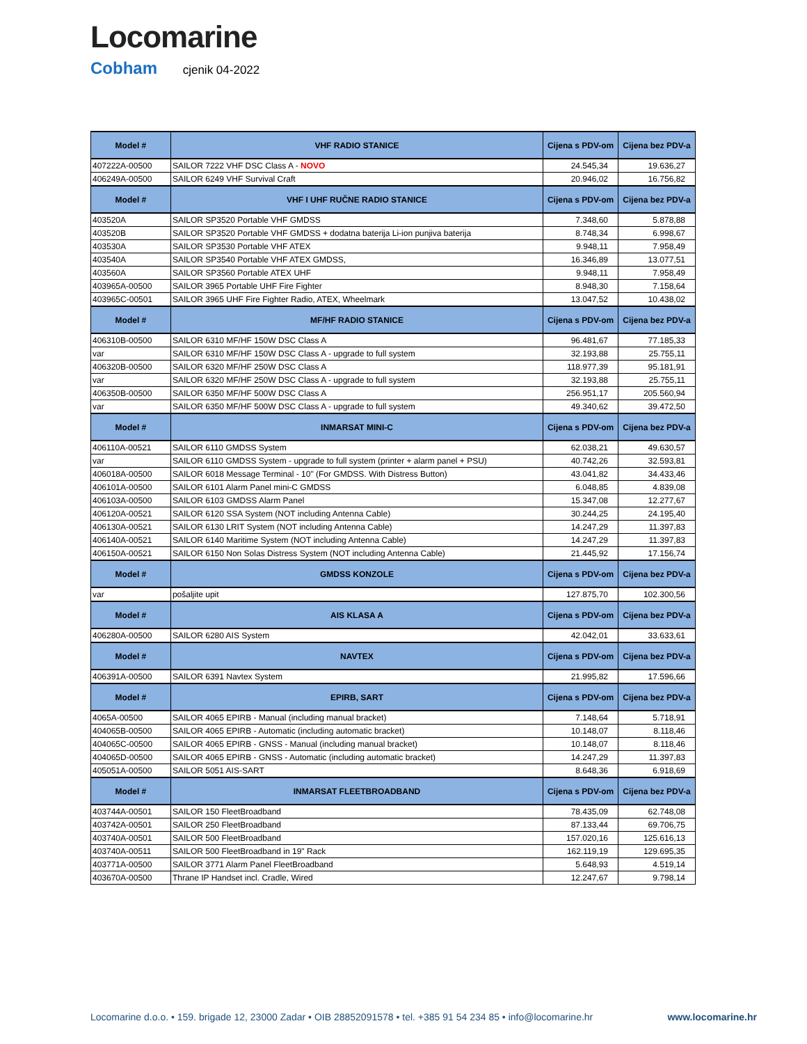Locomarine
Cobham cjenik 04-2022
| Model # | VHF RADIO STANICE | Cijena s PDV-om | Cijena bez PDV-a |
| --- | --- | --- | --- |
| 407222A-00500 | SAILOR 7222 VHF DSC Class A - NOVO | 24.545,34 | 19.636,27 |
| 406249A-00500 | SAILOR 6249 VHF Survival Craft | 20.946,02 | 16.756,82 |
| Model # | VHF I UHF RUČNE RADIO STANICE | Cijena s PDV-om | Cijena bez PDV-a |
| 403520A | SAILOR SP3520 Portable VHF GMDSS | 7.348,60 | 5.878,88 |
| 403520B | SAILOR SP3520 Portable VHF GMDSS + dodatna baterija Li-ion punjiva baterija | 8.748,34 | 6.998,67 |
| 403530A | SAILOR SP3530 Portable VHF ATEX | 9.948,11 | 7.958,49 |
| 403540A | SAILOR SP3540 Portable VHF ATEX GMDSS, | 16.346,89 | 13.077,51 |
| 403560A | SAILOR SP3560 Portable ATEX UHF | 9.948,11 | 7.958,49 |
| 403965A-00500 | SAILOR 3965 Portable UHF Fire Fighter | 8.948,30 | 7.158,64 |
| 403965C-00501 | SAILOR 3965 UHF Fire Fighter Radio, ATEX, Wheelmark | 13.047,52 | 10.438,02 |
| Model # | MF/HF RADIO STANICE | Cijena s PDV-om | Cijena bez PDV-a |
| 406310B-00500 | SAILOR 6310 MF/HF 150W DSC Class A | 96.481,67 | 77.185,33 |
| var | SAILOR 6310 MF/HF 150W DSC Class A - upgrade to full system | 32.193,88 | 25.755,11 |
| 406320B-00500 | SAILOR 6320 MF/HF 250W DSC Class A | 118.977,39 | 95.181,91 |
| var | SAILOR 6320 MF/HF 250W DSC Class A - upgrade to full system | 32.193,88 | 25.755,11 |
| 406350B-00500 | SAILOR 6350 MF/HF 500W DSC Class A | 256.951,17 | 205.560,94 |
| var | SAILOR 6350 MF/HF 500W DSC Class A - upgrade to full system | 49.340,62 | 39.472,50 |
| Model # | INMARSAT MINI-C | Cijena s PDV-om | Cijena bez PDV-a |
| 406110A-00521 | SAILOR 6110 GMDSS System | 62.038,21 | 49.630,57 |
| var | SAILOR 6110 GMDSS System - upgrade to full system (printer + alarm panel + PSU) | 40.742,26 | 32.593,81 |
| 406018A-00500 | SAILOR 6018 Message Terminal - 10" (For GMDSS. With Distress Button) | 43.041,82 | 34.433,46 |
| 406101A-00500 | SAILOR 6101 Alarm Panel mini-C GMDSS | 6.048,85 | 4.839,08 |
| 406103A-00500 | SAILOR 6103 GMDSS Alarm Panel | 15.347,08 | 12.277,67 |
| 406120A-00521 | SAILOR 6120 SSA System (NOT including Antenna Cable) | 30.244,25 | 24.195,40 |
| 406130A-00521 | SAILOR 6130 LRIT System (NOT including Antenna Cable) | 14.247,29 | 11.397,83 |
| 406140A-00521 | SAILOR 6140 Maritime System (NOT including Antenna Cable) | 14.247,29 | 11.397,83 |
| 406150A-00521 | SAILOR 6150 Non Solas Distress System (NOT including Antenna Cable) | 21.445,92 | 17.156,74 |
| Model # | GMDSS KONZOLE | Cijena s PDV-om | Cijena bez PDV-a |
| var | pošaljite upit | 127.875,70 | 102.300,56 |
| Model # | AIS KLASA A | Cijena s PDV-om | Cijena bez PDV-a |
| 406280A-00500 | SAILOR 6280 AIS System | 42.042,01 | 33.633,61 |
| Model # | NAVTEX | Cijena s PDV-om | Cijena bez PDV-a |
| 406391A-00500 | SAILOR 6391 Navtex System | 21.995,82 | 17.596,66 |
| Model # | EPIRB, SART | Cijena s PDV-om | Cijena bez PDV-a |
| 4065A-00500 | SAILOR 4065 EPIRB - Manual (including manual bracket) | 7.148,64 | 5.718,91 |
| 404065B-00500 | SAILOR 4065 EPIRB - Automatic (including automatic bracket) | 10.148,07 | 8.118,46 |
| 404065C-00500 | SAILOR 4065 EPIRB - GNSS - Manual (including manual bracket) | 10.148,07 | 8.118,46 |
| 404065D-00500 | SAILOR 4065 EPIRB - GNSS - Automatic (including automatic bracket) | 14.247,29 | 11.397,83 |
| 405051A-00500 | SAILOR 5051 AIS-SART | 8.648,36 | 6.918,69 |
| Model # | INMARSAT FLEETBROADBAND | Cijena s PDV-om | Cijena bez PDV-a |
| 403744A-00501 | SAILOR 150 FleetBroadband | 78.435,09 | 62.748,08 |
| 403742A-00501 | SAILOR 250 FleetBroadband | 87.133,44 | 69.706,75 |
| 403740A-00501 | SAILOR 500 FleetBroadband | 157.020,16 | 125.616,13 |
| 403740A-00511 | SAILOR 500 FleetBroadband in 19" Rack | 162.119,19 | 129.695,35 |
| 403771A-00500 | SAILOR 3771 Alarm Panel FleetBroadband | 5.648,93 | 4.519,14 |
| 403670A-00500 | Thrane IP Handset incl. Cradle, Wired | 12.247,67 | 9.798,14 |
Locomarine d.o.o. • 159. brigade 12, 23000 Zadar • OIB 28852091578 • tel. +385 91 54 234 85 • info@locomarine.hr www.locomarine.hr